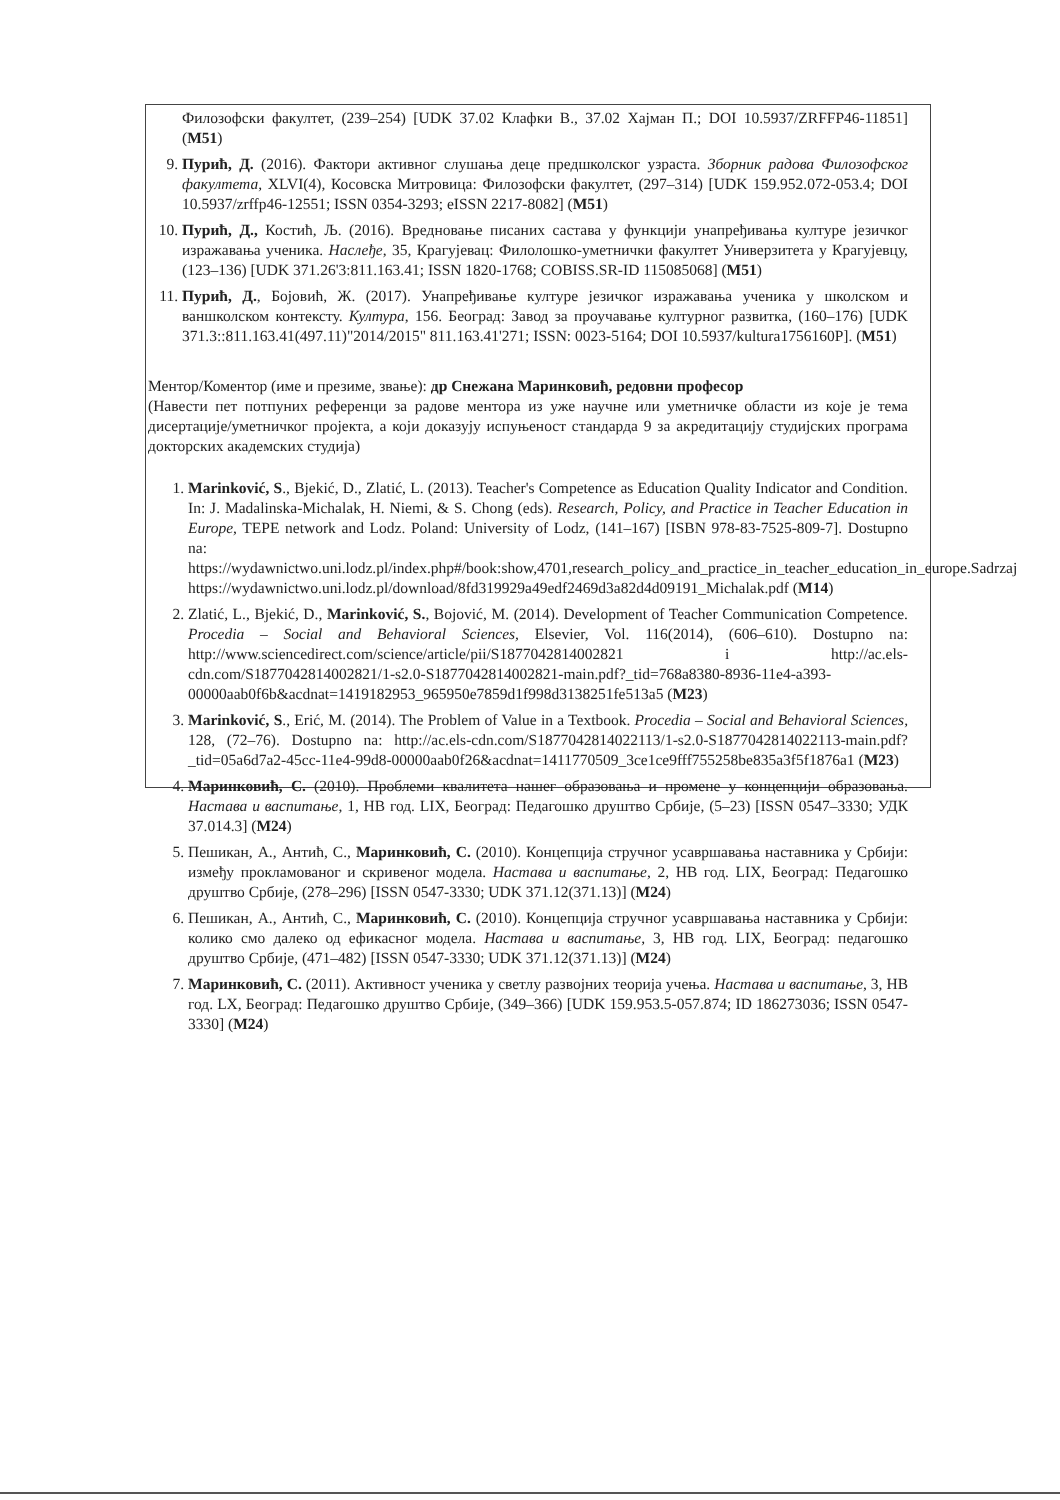Филозофски факултет, (239–254) [UDK 37.02 Клафки В., 37.02 Хајман П.; DOI 10.5937/ZRFFP46-11851] (M51)
9. Пурић, Д. (2016). Фактори активног слушања деце предшколског узраста. Зборник радова Филозофског факултета, XLVI(4), Косовска Митровица: Филозофски факултет, (297–314) [UDK 159.952.072-053.4; DOI 10.5937/zrffp46-12551; ISSN 0354-3293; eISSN 2217-8082] (M51)
10. Пурић, Д., Костић, Љ. (2016). Вредновање писаних састава у функцији унапређивања културе језичког изражавања ученика. Наслеђе, 35, Крагујевац: Филолошко-уметнички факултет Универзитета у Крагујевцу, (123–136) [UDK 371.26'3:811.163.41; ISSN 1820-1768; COBISS.SR-ID 115085068] (M51)
11. Пурић, Д., Бојовић, Ж. (2017). Унапређивање културе језичког изражавања ученика у школском и ваншколском контексту. Култура, 156. Београд: Завод за проучавање културног развитка, (160–176) [UDK 371.3::811.163.41(497.11)"2014/2015" 811.163.41'271; ISSN: 0023-5164; DOI 10.5937/kultura1756160P]. (M51)
Ментор/Коментор (име и презиме, звање): др Снежана Маринковић, редовни професор
(Навести пет потпуних референци за радове ментора из уже научне или уметничке области из које је тема дисертације/уметничког пројекта, а који доказују испуњеност стандарда 9 за акредитацију студијских програма докторских академских студија)
1. Marinković, S., Bjekić, D., Zlatić, L. (2013). Teacher's Competence as Education Quality Indicator and Condition. In: J. Madalinska-Michalak, H. Niemi, & S. Chong (eds). Research, Policy, and Practice in Teacher Education in Europe, TEPE network and Lodz. Poland: University of Lodz, (141–167) [ISBN 978-83-7525-809-7]. Dostupno na: https://wydawnictwo.uni.lodz.pl/index.php#/book:show,4701,research_policy_and_practice_in_teacher_education_in_europe.Sadrzaj https://wydawnictwo.uni.lodz.pl/download/8fd319929a49edf2469d3a82d4d09191_Michalak.pdf (M14)
2. Zlatić, L., Bjekić, D., Marinković, S., Bojović, M. (2014). Development of Teacher Communication Competence. Procedia – Social and Behavioral Sciences, Elsevier, Vol. 116(2014), (606–610). Dostupno na: http://www.sciencedirect.com/science/article/pii/S1877042814002821 i http://ac.els-cdn.com/S1877042814002821/1-s2.0-S1877042814002821-main.pdf?_tid=768a8380-8936-11e4-a393-00000aab0f6b&acdnat=1419182953_965950e7859d1f998d3138251fe513a5 (M23)
3. Marinković, S., Erić, M. (2014). The Problem of Value in a Textbook. Procedia – Social and Behavioral Sciences, 128, (72–76). Dostupno na: http://ac.els-cdn.com/S1877042814022113/1-s2.0-S1877042814022113-main.pdf?_tid=05a6d7a2-45cc-11e4-99d8-00000aab0f26&acdnat=1411770509_3ce1ce9fff755258be835a3f5f1876a1 (M23)
4. Маринковић, С. (2010). Проблеми квалитета нашег образовања и промене у концепцији образовања. Настава и васпитање, 1, НВ год. LIX, Београд: Педагошко друштво Србије, (5–23) [ISSN 0547–3330; УДК 37.014.3] (M24)
5. Пешикан, А., Антић, С., Маринковић, С. (2010). Концепција стручног усавршавања наставника у Србији: између прокламованог и скривеног модела. Настава и васпитање, 2, НВ год. LIX, Београд: Педагошко друштво Србије, (278–296) [ISSN 0547-3330; UDK 371.12(371.13)] (M24)
6. Пешикан, А., Антић, С., Маринковић, С. (2010). Концепција стручног усавршавања наставника у Србији: колико смо далеко од ефикасног модела. Настава и васпитање, 3, НВ год. LIX, Београд: педагошко друштво Србије, (471–482) [ISSN 0547-3330; UDK 371.12(371.13)] (M24)
7. Маринковић, С. (2011). Активност ученика у светлу развојних теорија учења. Настава и васпитање, 3, НВ год. LX, Београд: Педагошко друштво Србије, (349–366) [UDK 159.953.5-057.874; ID 186273036; ISSN 0547-3330] (M24)